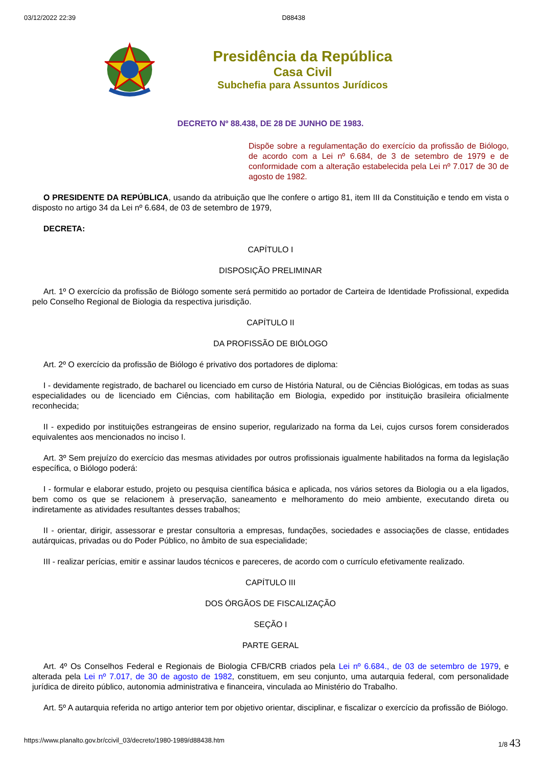03/12/2022 22:39 D88438
Presidência da República
Casa Civil
Subchefia para Assuntos Jurídicos
DECRETO Nº 88.438, DE 28 DE JUNHO DE 1983.
Dispõe sobre a regulamentação do exercício da profissão de Biólogo, de acordo com a Lei nº 6.684, de 3 de setembro de 1979 e de conformidade com a alteração estabelecida pela Lei nº 7.017 de 30 de agosto de 1982.
O PRESIDENTE DA REPÚBLICA, usando da atribuição que lhe confere o artigo 81, item III da Constituição e tendo em vista o disposto no artigo 34 da Lei nº 6.684, de 03 de setembro de 1979,
DECRETA:
CAPÍTULO I
DISPOSIÇÃO PRELIMINAR
Art. 1º O exercício da profissão de Biólogo somente será permitido ao portador de Carteira de Identidade Profissional, expedida pelo Conselho Regional de Biologia da respectiva jurisdição.
CAPÍTULO II
DA PROFISSÃO DE BIÓLOGO
Art. 2º O exercício da profissão de Biólogo é privativo dos portadores de diploma:
I - devidamente registrado, de bacharel ou licenciado em curso de História Natural, ou de Ciências Biológicas, em todas as suas especialidades ou de licenciado em Ciências, com habilitação em Biologia, expedido por instituição brasileira oficialmente reconhecida;
II - expedido por instituições estrangeiras de ensino superior, regularizado na forma da Lei, cujos cursos forem considerados equivalentes aos mencionados no inciso I.
Art. 3º Sem prejuízo do exercício das mesmas atividades por outros profissionais igualmente habilitados na forma da legislação específica, o Biólogo poderá:
I - formular e elaborar estudo, projeto ou pesquisa científica básica e aplicada, nos vários setores da Biologia ou a ela ligados, bem como os que se relacionem à preservação, saneamento e melhoramento do meio ambiente, executando direta ou indiretamente as atividades resultantes desses trabalhos;
II - orientar, dirigir, assessorar e prestar consultoria a empresas, fundações, sociedades e associações de classe, entidades autárquicas, privadas ou do Poder Público, no âmbito de sua especialidade;
III - realizar perícias, emitir e assinar laudos técnicos e pareceres, de acordo com o currículo efetivamente realizado.
CAPÍTULO III
DOS ÓRGÃOS DE FISCALIZAÇÃO
SEÇÃO I
PARTE GERAL
Art. 4º Os Conselhos Federal e Regionais de Biologia CFB/CRB criados pela Lei nº 6.684., de 03 de setembro de 1979, e alterada pela Lei nº 7.017, de 30 de agosto de 1982, constituem, em seu conjunto, uma autarquia federal, com personalidade jurídica de direito público, autonomia administrativa e financeira, vinculada ao Ministério do Trabalho.
Art. 5º A autarquia referida no artigo anterior tem por objetivo orientar, disciplinar, e fiscalizar o exercício da profissão de Biólogo.
https://www.planalto.gov.br/ccivil_03/decreto/1980-1989/d88438.htm 1/8 43